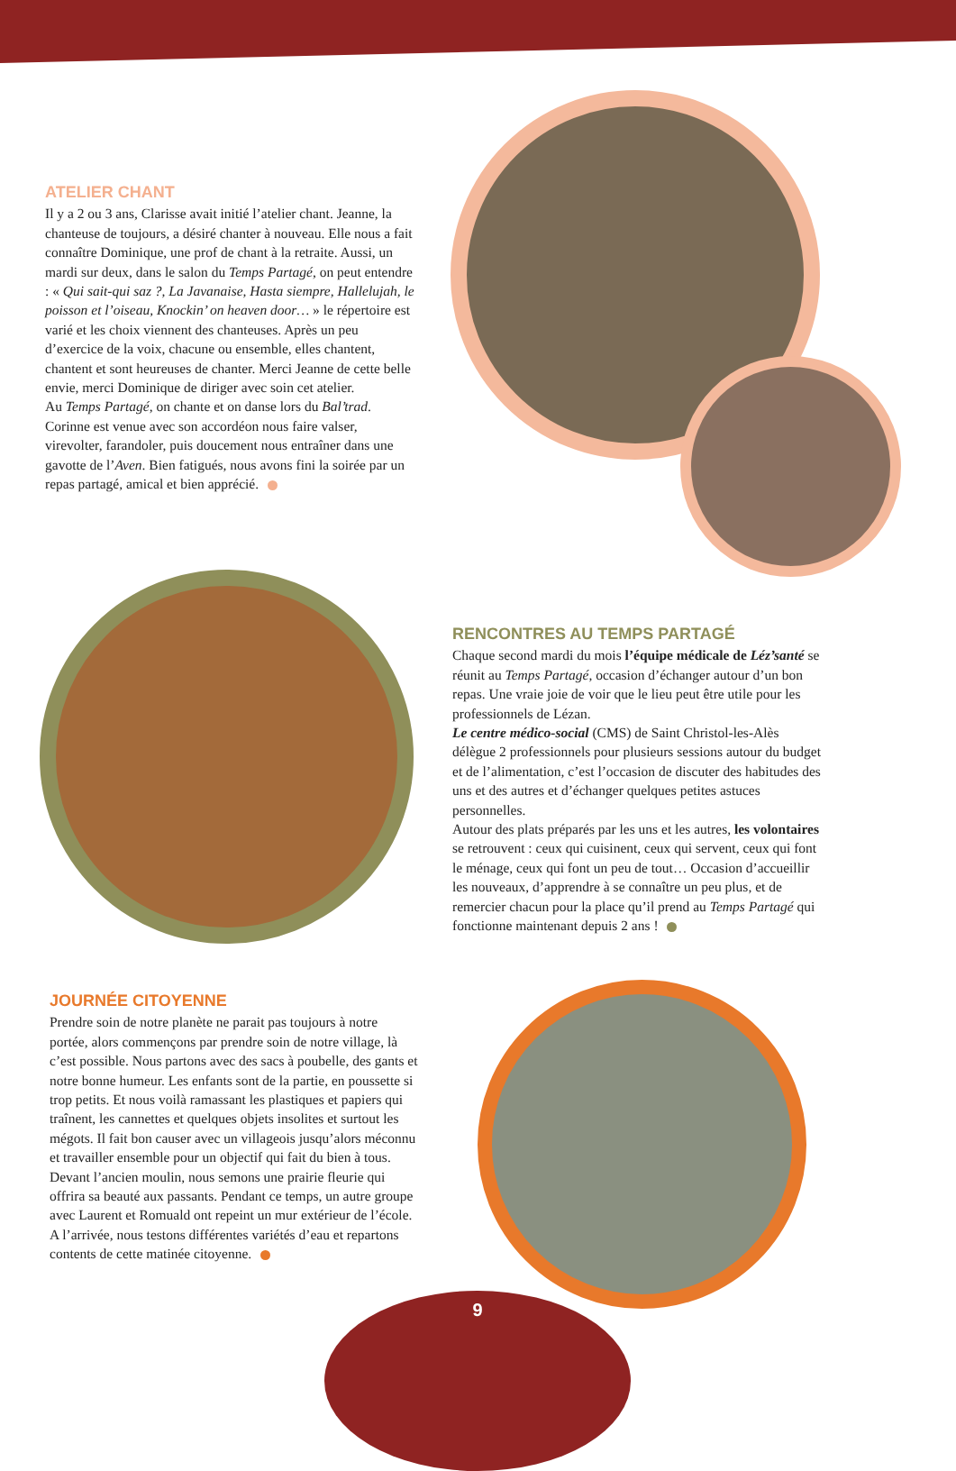ATELIER CHANT
Il y a 2 ou 3 ans, Clarisse avait initié l’atelier chant. Jeanne, la chanteuse de toujours, a désiré chanter à nouveau. Elle nous a fait connaître Dominique, une prof de chant à la retraite. Aussi, un mardi sur deux, dans le salon du Temps Partagé, on peut entendre : « Qui sait-qui saz ?, La Javanaise, Hasta siempre, Hallelujah, le poisson et l’oiseau, Knockin’ on heaven door… » le répertoire est varié et les choix viennent des chanteuses. Après un peu d’exercice de la voix, chacune ou ensemble, elles chantent, chantent et sont heureuses de chanter. Merci Jeanne de cette belle envie, merci Dominique de diriger avec soin cet atelier.
Au Temps Partagé, on chante et on danse lors du Bal’trad. Corinne est venue avec son accordéon nous faire valser, virevolter, farandoler, puis doucement nous entraîner dans une gavotte de l’Aven. Bien fatigués, nous avons fini la soirée par un repas partagé, amical et bien apprécié.
RENCONTRES AU TEMPS PARTAGÉ
Chaque second mardi du mois l’équipe médicale de Léz’santé se réunit au Temps Partagé, occasion d’échanger autour d’un bon repas. Une vraie joie de voir que le lieu peut être utile pour les professionnels de Lézan.
Le centre médico-social (CMS) de Saint Christol-les-Alès délègue 2 professionnels pour plusieurs sessions autour du budget et de l’alimentation, c’est l’occasion de discuter des habitudes des uns et des autres et d’échanger quelques petites astuces personnelles.
Autour des plats préparés par les uns et les autres, les volontaires se retrouvent : ceux qui cuisinent, ceux qui servent, ceux qui font le ménage, ceux qui font un peu de tout… Occasion d’accueillir les nouveaux, d’apprendre à se connaître un peu plus, et de remercier chacun pour la place qu’il prend au Temps Partagé qui fonctionne maintenant depuis 2 ans !
JOURNÉE CITOYENNE
Prendre soin de notre planète ne parait pas toujours à notre portée, alors commençons par prendre soin de notre village, là c’est possible. Nous partons avec des sacs à poubelle, des gants et notre bonne humeur. Les enfants sont de la partie, en poussette si trop petits. Et nous voilà ramassant les plastiques et papiers qui traînent, les cannettes et quelques objets insolites et surtout les mégots. Il fait bon causer avec un villageois jusqu’alors méconnu et travailler ensemble pour un objectif qui fait du bien à tous. Devant l’ancien moulin, nous semons une prairie fleurie qui offrira sa beauté aux passants. Pendant ce temps, un autre groupe avec Laurent et Romuald ont repeint un mur extérieur de l’école. A l’arrivée, nous testons différentes variétés d’eau et repartons contents de cette matinée citoyenne.
9